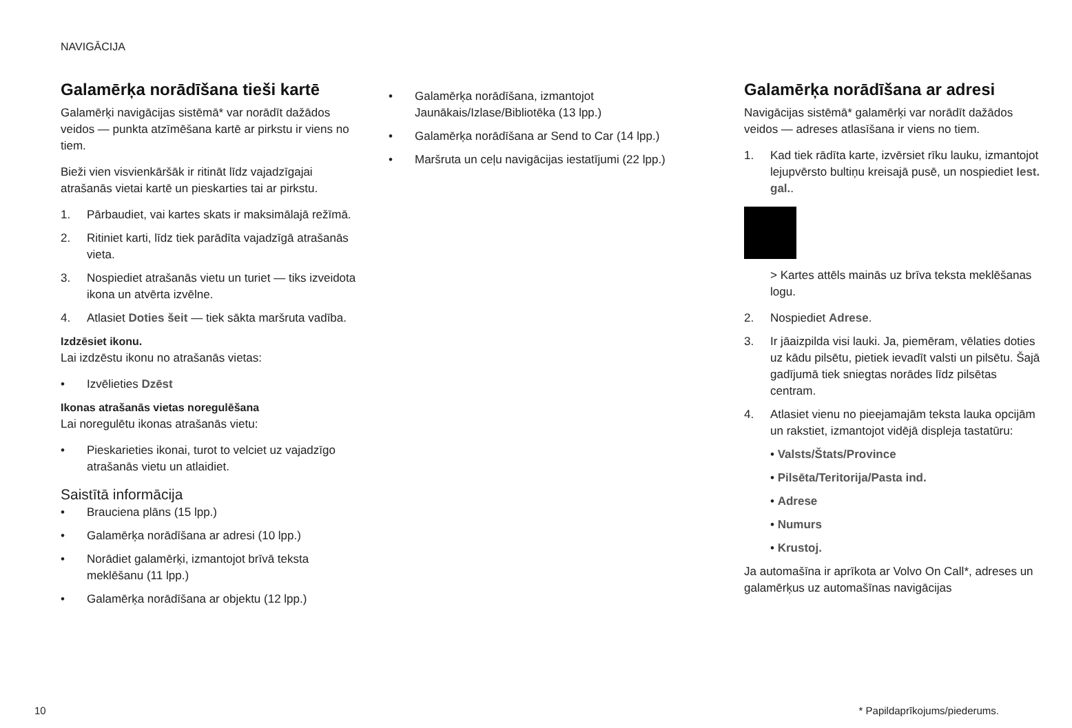NAVIGĀCIJA
Galamērķa norādīšana tieši kartē
Galamērķi navigācijas sistēmā* var norādīt dažādos veidos — punkta atzīmēšana kartē ar pirkstu ir viens no tiem.
Bieži vien visvienkāršāk ir ritināt līdz vajadzīgajai atrašanās vietai kartē un pieskarties tai ar pirkstu.
1. Pārbaudiet, vai kartes skats ir maksimālajā režīmā.
2. Ritiniet karti, līdz tiek parādīta vajadzīgā atrašanās vieta.
3. Nospiediet atrašanās vietu un turiet — tiks izveidota ikona un atvērta izvēlne.
4. Atlasiet Doties šeit — tiek sākta maršruta vadība.
Izdzēsiet ikonu.
Lai izdzēstu ikonu no atrašanās vietas:
• Izvēlieties Dzēst
Ikonas atrašanās vietas noregulēšana
Lai noregulētu ikonas atrašanās vietu:
• Pieskarieties ikonai, turot to velciet uz vajadzīgo atrašanās vietu un atlaidiet.
Saistītā informācija
• Brauciena plāns (15 lpp.)
• Galamērķa norādīšana ar adresi (10 lpp.)
• Norādiet galamērķi, izmantojot brīvā teksta meklēšanu (11 lpp.)
• Galamērķa norādīšana ar objektu (12 lpp.)
• Galamērķa norādīšana, izmantojot Jaunākais/Izlase/Bibliotēka (13 lpp.)
• Galamērķa norādīšana ar Send to Car (14 lpp.)
• Maršruta un ceļu navigācijas iestatījumi (22 lpp.)
Galamērķa norādīšana ar adresi
Navigācijas sistēmā* galamērķi var norādīt dažādos veidos — adreses atlasīšana ir viens no tiem.
1. Kad tiek rādīta karte, izvērsiet rīku lauku, izmantojot lejupvērsto bultiņu kreisajā pusē, un nospiediet Iest. gal..
> Kartes attēls mainās uz brīva teksta meklēšanas logu.
2. Nospiediet Adrese.
3. Ir jāaizpilda visi lauki. Ja, piemēram, vēlaties doties uz kādu pilsētu, pietiek ievadīt valsti un pilsētu. Šajā gadījumā tiek sniegtas norādes līdz pilsētas centram.
4. Atlasiet vienu no pieejamajām teksta lauka opcijām un rakstiet, izmantojot vidējā displeja tastatūru:
• Valsts/Štats/Province
• Pilsēta/Teritorija/Pasta ind.
• Adrese
• Numurs
• Krustoj.
Ja automašīna ir aprīkota ar Volvo On Call*, adreses un galamērķus uz automašīnas navigācijas
10 * Papildaprīkojums/piederums.